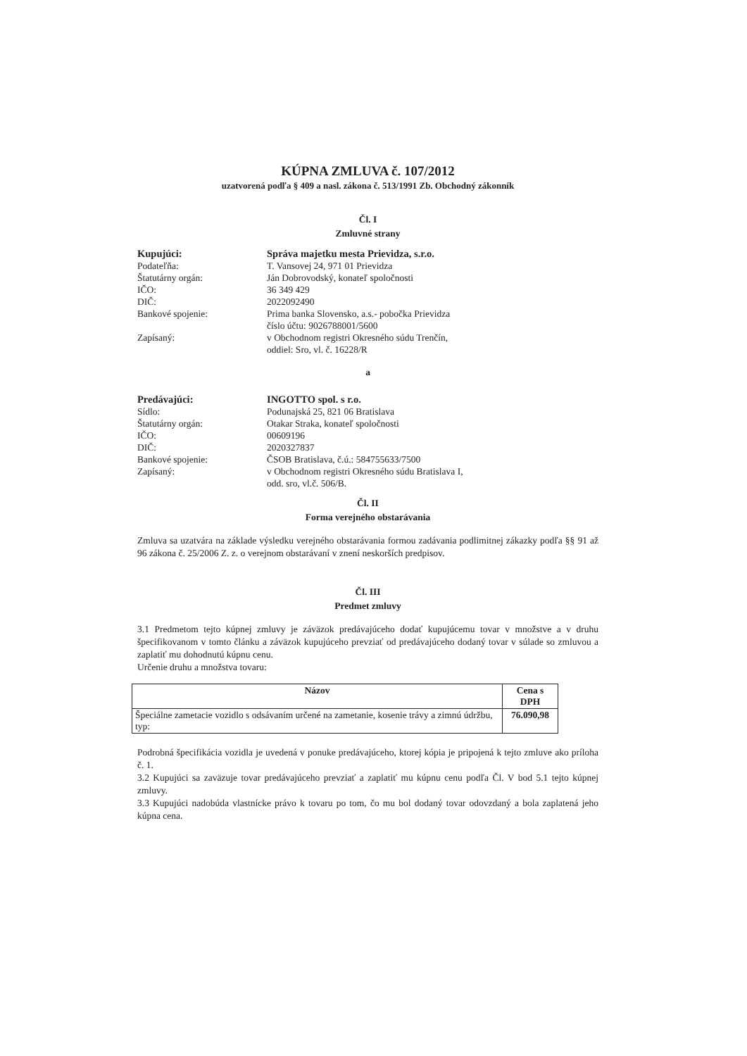KÚPNA ZMLUVA č. 107/2012
uzatvorená podľa § 409 a nasl. zákona č. 513/1991 Zb. Obchodný zákonník
Čl. I
Zmluvné strany
Kupujúci:
Správa majetku mesta Prievidza, s.r.o.
Podateľňa:
T. Vansovej 24, 971 01 Prievidza
Štatutárny orgán:
Ján Dobrovodský, konateľ spoločnosti
IČO:
36 349 429
DIČ:
2022092490
Bankové spojenie:
Prima banka Slovensko, a.s.- pobočka Prievidza
číslo účtu: 9026788001/5600
Zapísaný:
v Obchodnom registri Okresného súdu Trenčín,
oddiel: Sro, vl. č. 16228/R
a
Predávajúci:
INGOTTO spol. s r.o.
Sídlo:
Podunajská 25, 821 06 Bratislava
Štatutárny orgán:
Otakar Straka, konateľ spoločnosti
IČO:
00609196
DIČ:
2020327837
Bankové spojenie:
ČSOB Bratislava, č.ú.: 584755633/7500
Zapísaný:
v Obchodnom registri Okresného súdu Bratislava I,
odd. sro, vl.č. 506/B.
Čl. II
Forma verejného obstarávania
Zmluva sa uzatvára na základe výsledku verejného obstarávania formou zadávania podlimitnej zákazky podľa §§ 91 až 96 zákona č. 25/2006 Z. z. o verejnom obstarávaní v znení neskorších predpisov.
Čl. III
Predmet zmluvy
3.1 Predmetom tejto kúpnej zmluvy je záväzok predávajúceho dodať kupujúcemu tovar v množstve a v druhu špecifikovanom v tomto článku a záväzok kupujúceho prevziať od predávajúceho dodaný tovar v súlade so zmluvou a zaplatiť mu dohodnutú kúpnu cenu.
Určenie druhu a množstva tovaru:
| Názov | Cena s DPH |
| --- | --- |
| Špeciálne zametacie vozidlo s odsávaním určené na zametanie, kosenie trávy a zimnú údržbu, typ: | 76.090,98 |
Podrobná špecifikácia vozidla je uvedená v ponuke predávajúceho, ktorej kópia je pripojená k tejto zmluve ako príloha č. 1.
3.2 Kupujúci sa zaväzuje tovar predávajúceho prevziať a zaplatiť mu kúpnu cenu podľa Čl. V bod 5.1 tejto kúpnej zmluvy.
3.3 Kupujúci nadobúda vlastnícke právo k tovaru po tom, čo mu bol dodaný tovar odovzdaný a bola zaplatená jeho kúpna cena.